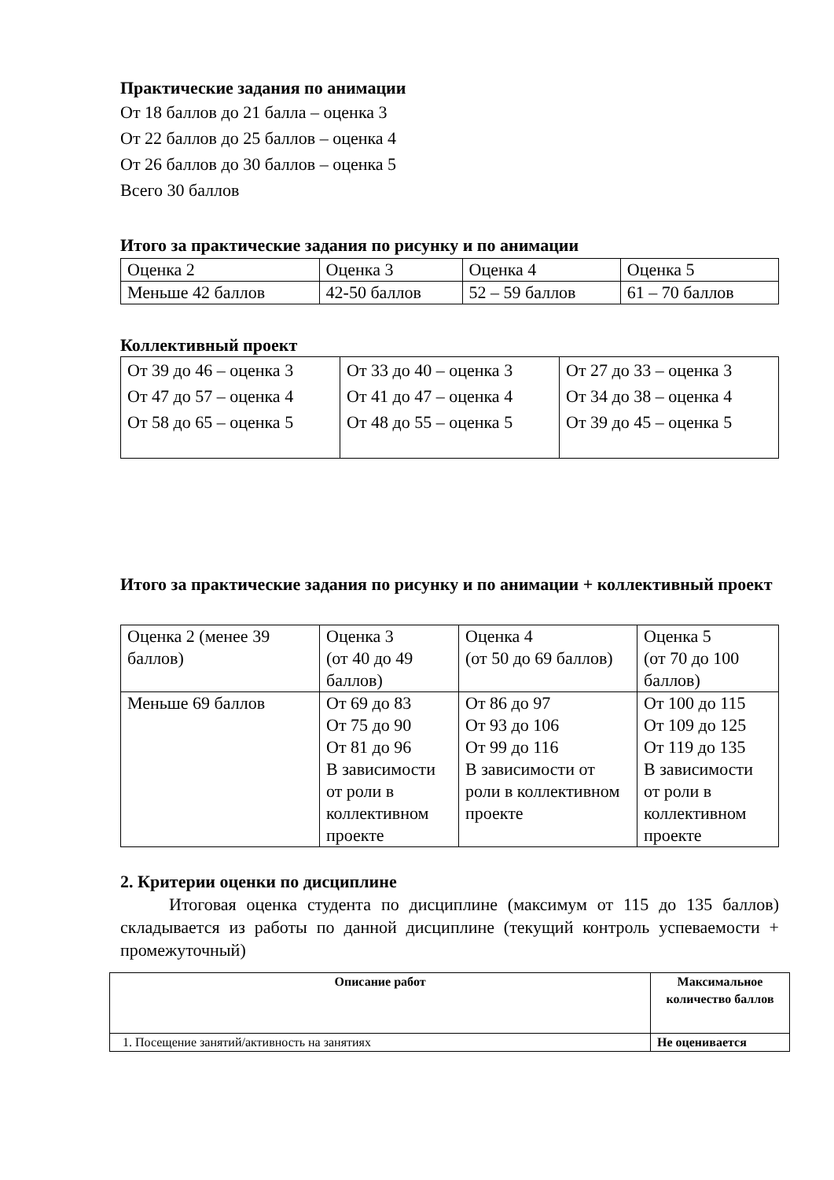Практические задания по анимации
От 18 баллов до 21 балла – оценка 3
От 22 баллов до 25 баллов – оценка 4
От 26 баллов до 30 баллов – оценка 5
Всего 30 баллов
Итого за практические задания по рисунку и по анимации
| Оценка 2 | Оценка 3 | Оценка 4 | Оценка 5 |
| Меньше 42 баллов | 42-50 баллов | 52 – 59 баллов | 61 – 70 баллов |
Коллективный проект
| От 39 до 46 – оценка 3 От 47 до 57 – оценка 4 От 58 до 65 – оценка 5 | От 33 до 40 – оценка 3 От 41 до 47 – оценка 4 От 48 до 55 – оценка 5 | От 27 до 33 – оценка 3 От 34 до 38 – оценка 4 От 39 до 45 – оценка 5 |
Итого за практические задания по рисунку и по анимации + коллективный проект
| Оценка 2 (менее 39 баллов) | Оценка 3 (от 40 до 49 баллов) | Оценка 4 (от 50 до 69 баллов) | Оценка 5 (от 70 до 100 баллов) |
| Меньше 69 баллов | От 69 до 83 От 75 до 90 От 81 до 96 В зависимости от роли в коллективном проекте | От 86 до 97 От 93 до 106 От 99 до 116 В зависимости от роли в коллективном проекте | От 100 до 115 От 109 до 125 От 119 до 135 В зависимости от роли в коллективном проекте |
2. Критерии оценки по дисциплине
Итоговая оценка студента по дисциплине (максимум от 115 до 135 баллов) складывается из работы по данной дисциплине (текущий контроль успеваемости + промежуточный)
| Описание работ | Максимальное количество баллов |
| --- | --- |
| 1. Посещение занятий/активность на занятиях | Не оценивается |